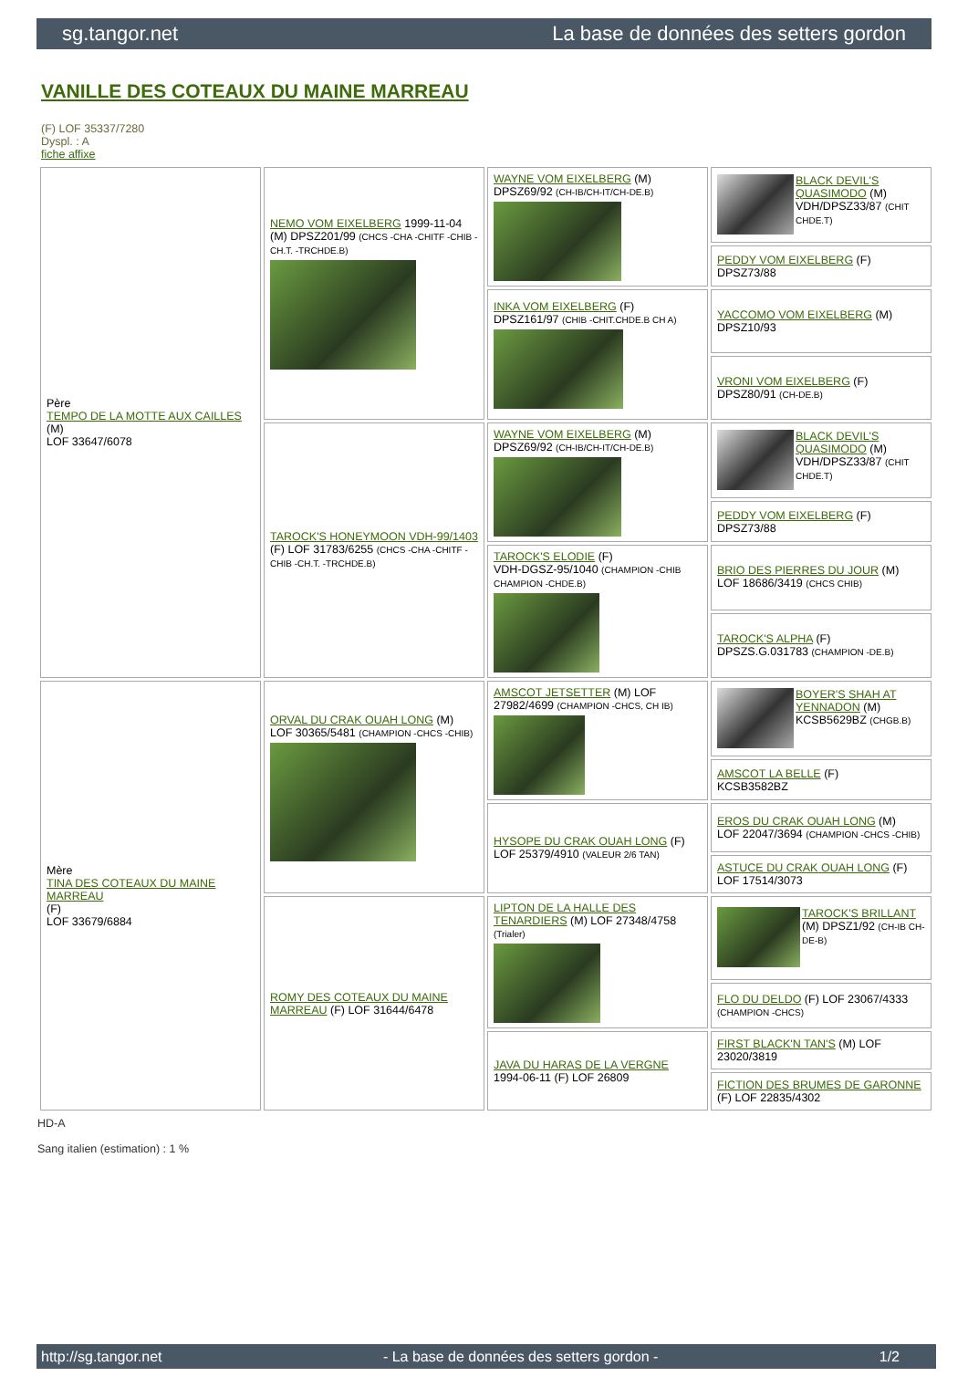sg.tangor.net La base de données des setters gordon
VANILLE DES COTEAUX DU MAINE MARREAU
(F) LOF 35337/7280
Dyspl. : A
fiche affixe
| Père TEMPO DE LA MOTTE AUX CAILLES (M) LOF 33647/6078 | NEMO VOM EIXELBERG 1999-11-04 (M) DPSZ201/99 (CHCS -CHA -CHITF -CHIB -CH.T. -TRCHDE.B) | WAYNE VOM EIXELBERG (M) DPSZ69/92 (CH-IB/CH-IT/CH-DE.B) | BLACK DEVIL'S QUASIMODO (M) VDH/DPSZ33/87 (CHIT CHDE.T) |
| | | | PEDDY VOM EIXELBERG (F) DPSZ73/88 |
| | | INKA VOM EIXELBERG (F) DPSZ161/97 (CHIB -CHIT.CHDE.B CH A) | YACCOMO VOM EIXELBERG (M) DPSZ10/93 |
| | | | VRONI VOM EIXELBERG (F) DPSZ80/91 (CH-DE.B) |
| | TAROCK'S HONEYMOON VDH-99/1403 (F) LOF 31783/6255 (CHCS -CHA -CHITF -CHIB -CH.T. -TRCHDE.B) | WAYNE VOM EIXELBERG (M) DPSZ69/92 (CH-IB/CH-IT/CH-DE.B) | BLACK DEVIL'S QUASIMODO (M) VDH/DPSZ33/87 (CHIT CHDE.T) |
| | | | PEDDY VOM EIXELBERG (F) DPSZ73/88 |
| | | TAROCK'S ELODIE (F) VDH-DGSZ-95/1040 (CHAMPION -CHIB CHAMPION -CHDE.B) | BRIO DES PIERRES DU JOUR (M) LOF 18686/3419 (CHCS CHIB) |
| | | | TAROCK'S ALPHA (F) DPSZS.G.031783 (CHAMPION -DE.B) |
| Mère TINA DES COTEAUX DU MAINE MARREAU (F) LOF 33679/6884 | ORVAL DU CRAK OUAH LONG (M) LOF 30365/5481 (CHAMPION -CHCS -CHIB) | AMSCOT JETSETTER (M) LOF 27982/4699 (CHAMPION -CHCS, CH IB) | BOYER'S SHAH AT YENNADON (M) KCSB5629BZ (CHGB.B) |
| | | | AMSCOT LA BELLE (F) KCSB3582BZ |
| | | HYSOPE DU CRAK OUAH LONG (F) LOF 25379/4910 (VALEUR 2/6 TAN) | EROS DU CRAK OUAH LONG (M) LOF 22047/3694 (CHAMPION -CHCS -CHIB) |
| | | | ASTUCE DU CRAK OUAH LONG (F) LOF 17514/3073 |
| | ROMY DES COTEAUX DU MAINE MARREAU (F) LOF 31644/6478 | LIPTON DE LA HALLE DES TENARDIERS (M) LOF 27348/4758 (Trialer) | TAROCK'S BRILLANT (M) DPSZ1/92 (CH-IB CH-DE-B) |
| | | | FLO DU DELDO (F) LOF 23067/4333 (CHAMPION -CHCS) |
| | | JAVA DU HARAS DE LA VERGNE 1994-06-11 (F) LOF 26809 | FIRST BLACK'N TAN'S (M) LOF 23020/3819 |
| | | | FICTION DES BRUMES DE GARONNE (F) LOF 22835/4302 |
HD-A
Sang italien (estimation) : 1 %
http://sg.tangor.net - La base de données des setters gordon - 1/2